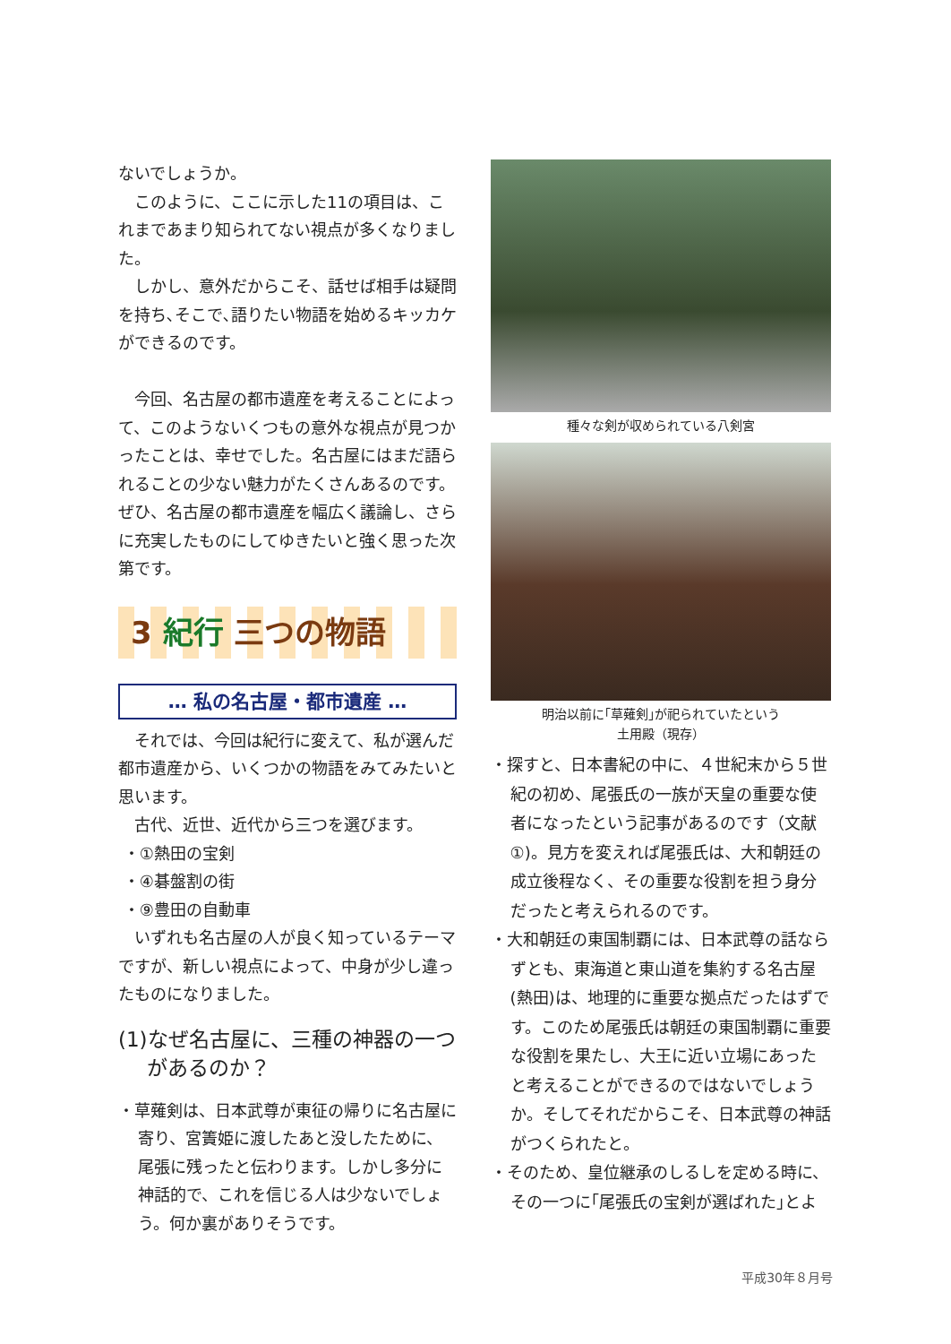ないでしょうか。
このように、ここに示した11の項目は、これまであまり知られてない視点が多くなりました。
しかし、意外だからこそ、話せば相手は疑問を持ち､そこで､語りたい物語を始めるキッカケができるのです。
今回、名古屋の都市遺産を考えることによって、このようないくつもの意外な視点が見つかったことは、幸せでした。名古屋にはまだ語られることの少ない魅力がたくさんあるのです。ぜひ、名古屋の都市遺産を幅広く議論し、さらに充実したものにしてゆきたいと強く思った次第です。
3 紀行 三つの物語
… 私の名古屋・都市遺産 …
それでは、今回は紀行に変えて、私が選んだ都市遺産から、いくつかの物語をみてみたいと思います。
古代、近世、近代から三つを選びます。
・①熱田の宝剣
・④碁盤割の街
・⑨豊田の自動車
いずれも名古屋の人が良く知っているテーマですが、新しい視点によって、中身が少し違ったものになりました。
(1)なぜ名古屋に、三種の神器の一つがあるのか？
・草薙剣は、日本武尊が東征の帰りに名古屋に寄り、宮簀姫に渡したあと没したために、尾張に残ったと伝わります。しかし多分に神話的で、これを信じる人は少ないでしょう。何か裏がありそうです。
種々な剣が収められている八剣宮
明治以前に｢草薙剣｣が祀られていたという
土用殿（現存）
・探すと、日本書紀の中に、４世紀末から５世紀の初め、尾張氏の一族が天皇の重要な使者になったという記事があるのです（文献①)。見方を変えれば尾張氏は、大和朝廷の成立後程なく、その重要な役割を担う身分だったと考えられるのです。
・大和朝廷の東国制覇には、日本武尊の話ならずとも、東海道と東山道を集約する名古屋(熱田)は、地理的に重要な拠点だったはずです。このため尾張氏は朝廷の東国制覇に重要な役割を果たし、大王に近い立場にあったと考えることができるのではないでしょうか。そしてそれだからこそ、日本武尊の神話がつくられたと。
・そのため、皇位継承のしるしを定める時に、その一つに｢尾張氏の宝剣が選ばれた｣とよ
平成30年８月号